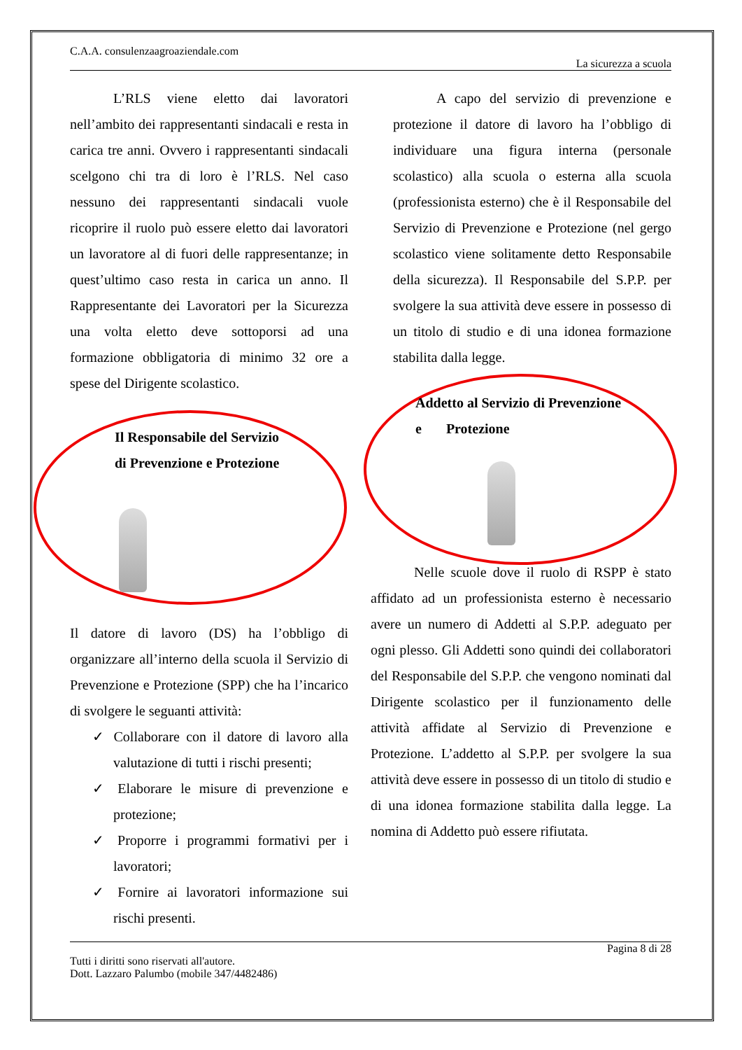C.A.A. consulenzaagroaziendale.com
La sicurezza a scuola
L’RLS viene eletto dai lavoratori nell’ambito dei rappresentanti sindacali e resta in carica tre anni. Ovvero i rappresentanti sindacali scelgono chi tra di loro è l’RLS. Nel caso nessuno dei rappresentanti sindacali vuole ricoprire il ruolo può essere eletto dai lavoratori un lavoratore al di fuori delle rappresentanze; in quest’ultimo caso resta in carica un anno. Il Rappresentante dei Lavoratori per la Sicurezza una volta eletto deve sottoporsi ad una formazione obbligatoria di minimo 32 ore a spese del Dirigente scolastico.
Il Responsabile del Servizio
di Prevenzione e Protezione
Il datore di lavoro (DS) ha l’obbligo di organizzare all’interno della scuola il Servizio di Prevenzione e Protezione (SPP) che ha l’incarico di svolgere le seguanti attività:
✓ Collaborare con il datore di lavoro alla valutazione di tutti i rischi presenti;
✓ Elaborare le misure di prevenzione e protezione;
✓ Proporre i programmi formativi per i lavoratori;
✓ Fornire ai lavoratori informazione sui rischi presenti.
A capo del servizio di prevenzione e protezione il datore di lavoro ha l’obbligo di individuare una figura interna (personale scolastico) alla scuola o esterna alla scuola (professionista esterno) che è il Responsabile del Servizio di Prevenzione e Protezione (nel gergo scolastico viene solitamente detto Responsabile della sicurezza). Il Responsabile del S.P.P. per svolgere la sua attività deve essere in possesso di un titolo di studio e di una idonea formazione stabilita dalla legge.
Addetto al Servizio di Prevenzione
e Protezione
Nelle scuole dove il ruolo di RSPP è stato affidato ad un professionista esterno è necessario avere un numero di Addetti al S.P.P. adeguato per ogni plesso. Gli Addetti sono quindi dei collaboratori del Responsabile del S.P.P. che vengono nominati dal Dirigente scolastico per il funzionamento delle attività affidate al Servizio di Prevenzione e Protezione. L’addetto al S.P.P. per svolgere la sua attività deve essere in possesso di un titolo di studio e di una idonea formazione stabilita dalla legge. La nomina di Addetto può essere rifiutata.
Pagina 8 di 28
Tutti i diritti sono riservati all'autore.
Dott. Lazzaro Palumbo (mobile 347/4482486)